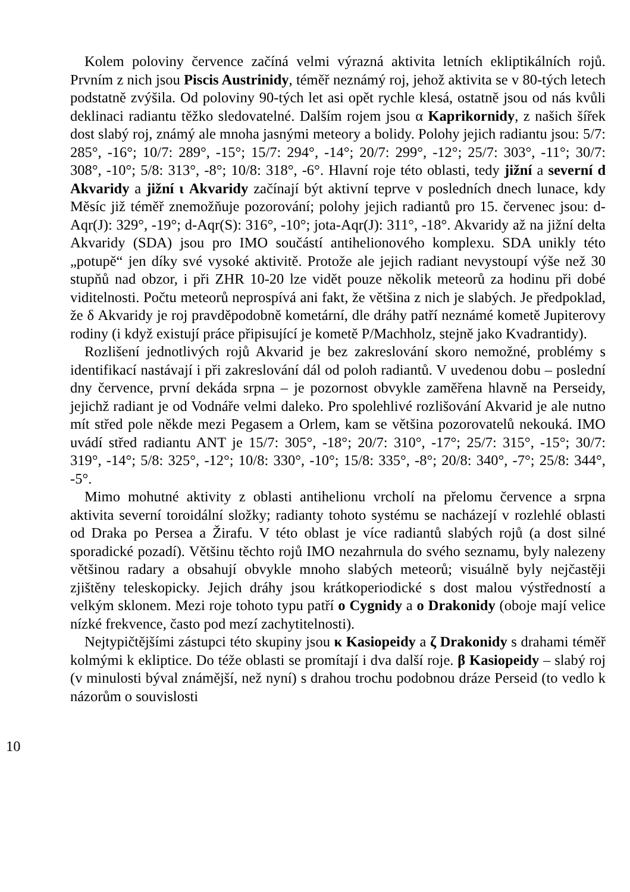Kolem poloviny července začíná velmi výrazná aktivita letních ekliptikálních rojů. Prvním z nich jsou Piscis Austrinidy, téměř neznámý roj, jehož aktivita se v 80-tých letech podstatně zvýšila. Od poloviny 90-tých let asi opět rychle klesá, ostatně jsou od nás kvůli deklinaci radiantu těžko sledovatelné. Dalším rojem jsou α Kaprikornidy, z našich šířek dost slabý roj, známý ale mnoha jasnými meteory a bolidy. Polohy jejich radiantu jsou: 5/7: 285°, -16°; 10/7: 289°, -15°; 15/7: 294°, -14°; 20/7: 299°, -12°; 25/7: 303°, -11°; 30/7: 308°, -10°; 5/8: 313°, -8°; 10/8: 318°, -6°. Hlavní roje této oblasti, tedy jižní a severní d Akvaridy a jižní ι Akvaridy začínají být aktivní teprve v posledních dnech lunace, kdy Měsíc již téměř znemožňuje pozorování; polohy jejich radiantů pro 15. červenec jsou: d-Aqr(J): 329°, -19°; d-Aqr(S): 316°, -10°; jota-Aqr(J): 311°, -18°. Akvaridy až na jižní delta Akvaridy (SDA) jsou pro IMO součástí antihelionového komplexu. SDA unikly této „potupě“ jen díky své vysoké aktivitě. Protože ale jejich radiant nevystoupí výše než 30 stupňů nad obzor, i při ZHR 10-20 lze vidět pouze několik meteorů za hodinu při dobé viditelnosti. Počtu meteorů neprospívá ani fakt, že většina z nich je slabých. Je předpoklad, že δ Akvaridy je roj pravděpodobně kometární, dle dráhy patří neznámé kometě Jupiterovy rodiny (i když existují práce připisující je kometě P/Machholz, stejně jako Kvadrantidy).
Rozlišení jednotlivých rojů Akvarid je bez zakreslování skoro nemožné, problémy s identifikací nastávají i při zakreslování dál od poloh radiantů. V uvedenou dobu – poslední dny července, první dekáda srpna – je pozornost obvykle zaměřena hlavně na Perseidy, jejichž radiant je od Vodnáře velmi daleko. Pro spolehlivé rozlišování Akvarid je ale nutno mít střed pole někde mezi Pegasem a Orlem, kam se většina pozorovatelů nekouká. IMO uvádí střed radiantu ANT je 15/7: 305°, -18°; 20/7: 310°, -17°; 25/7: 315°, -15°; 30/7: 319°, -14°; 5/8: 325°, -12°; 10/8: 330°, -10°; 15/8: 335°, -8°; 20/8: 340°, -7°; 25/8: 344°, -5°.
Mimo mohutné aktivity z oblasti antihelionu vrcholí na přelomu července a srpna aktivita severní toroidální složky; radianty tohoto systému se nacházejí v rozlehlé oblasti od Draka po Persea a Žirafu. V této oblast je více radiantů slabých rojů (a dost silné sporadické pozadí). Většinu těchto rojů IMO nezahrnula do svého seznamu, byly nalezeny většinou radary a obsahují obvykle mnoho slabých meteorů; visuálně byly nejčastěji zjištěny teleskopicky. Jejich dráhy jsou krátkoperiodické s dost malou výstředností a velkým sklonem. Mezi roje tohoto typu patří o Cygnidy a o Drakonidy (oboje mají velice nízké frekvence, často pod mezí zachytitelnosti).
Nejtypičtějšími zástupci této skupiny jsou κ Kasiopeidy a ζ Drakonidy s drahami téměř kolmými k ekliptice. Do téže oblasti se promítají i dva další roje. β Kasiopeidy – slabý roj (v minulosti býval známější, než nyní) s drahou trochu podobnou dráze Perseid (to vedlo k názorům o souvislosti
10